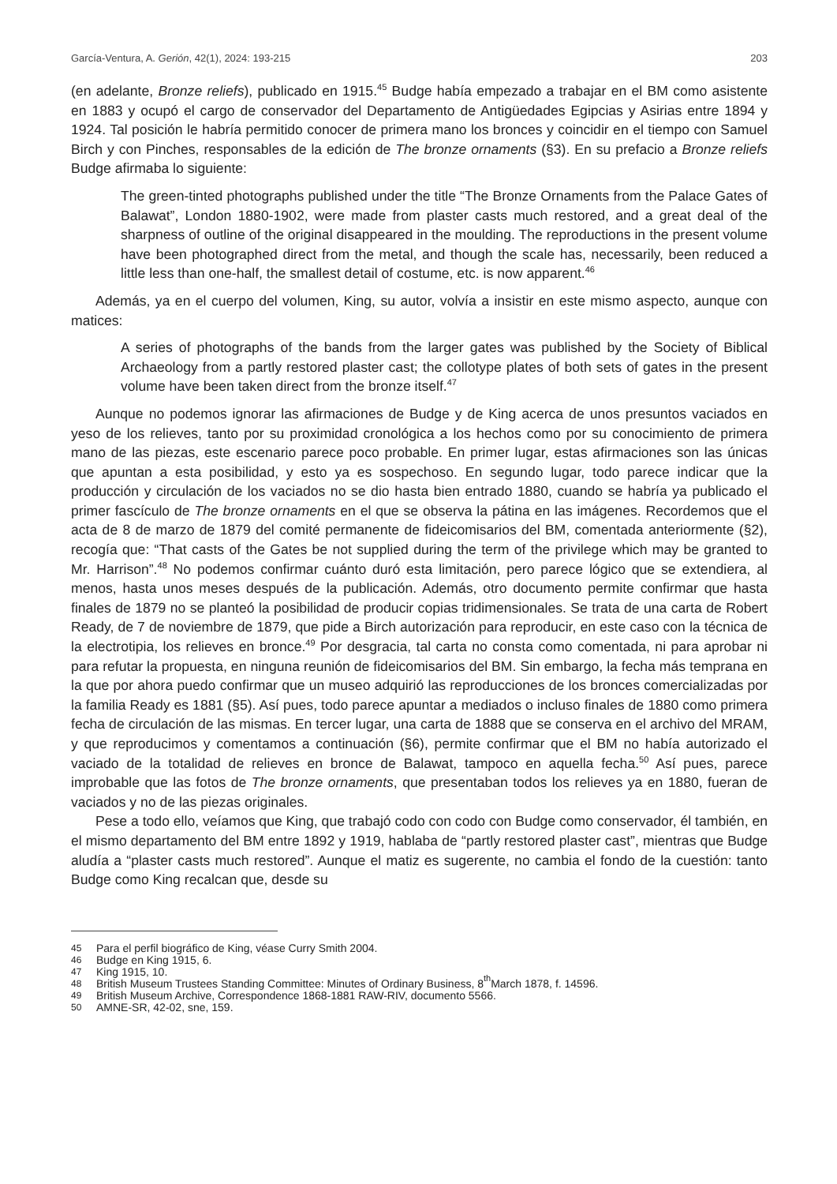García-Ventura, A. Gerión, 42(1), 2024: 193-215
203
(en adelante, Bronze reliefs), publicado en 1915.<sup>45</sup> Budge había empezado a trabajar en el BM como asistente en 1883 y ocupó el cargo de conservador del Departamento de Antigüedades Egipcias y Asirias entre 1894 y 1924. Tal posición le habría permitido conocer de primera mano los bronces y coincidir en el tiempo con Samuel Birch y con Pinches, responsables de la edición de The bronze ornaments (§3). En su prefacio a Bronze reliefs Budge afirmaba lo siguiente:
The green-tinted photographs published under the title “The Bronze Ornaments from the Palace Gates of Balawat”, London 1880-1902, were made from plaster casts much restored, and a great deal of the sharpness of outline of the original disappeared in the moulding. The reproductions in the present volume have been photographed direct from the metal, and though the scale has, necessarily, been reduced a little less than one-half, the smallest detail of costume, etc. is now apparent.<sup>46</sup>
Además, ya en el cuerpo del volumen, King, su autor, volvía a insistir en este mismo aspecto, aunque con matices:
A series of photographs of the bands from the larger gates was published by the Society of Biblical Archaeology from a partly restored plaster cast; the collotype plates of both sets of gates in the present volume have been taken direct from the bronze itself.<sup>47</sup>
Aunque no podemos ignorar las afirmaciones de Budge y de King acerca de unos presuntos vaciados en yeso de los relieves, tanto por su proximidad cronológica a los hechos como por su conocimiento de primera mano de las piezas, este escenario parece poco probable. En primer lugar, estas afirmaciones son las únicas que apuntan a esta posibilidad, y esto ya es sospechoso. En segundo lugar, todo parece indicar que la producción y circulación de los vaciados no se dio hasta bien entrado 1880, cuando se habría ya publicado el primer fascículo de The bronze ornaments en el que se observa la pátina en las imágenes. Recordemos que el acta de 8 de marzo de 1879 del comité permanente de fideicomisarios del BM, comentada anteriormente (§2), recogía que: “That casts of the Gates be not supplied during the term of the privilege which may be granted to Mr. Harrison”.<sup>48</sup> No podemos confirmar cuánto duró esta limitación, pero parece lógico que se extendiera, al menos, hasta unos meses después de la publicación. Además, otro documento permite confirmar que hasta finales de 1879 no se planteó la posibilidad de producir copias tridimensionales. Se trata de una carta de Robert Ready, de 7 de noviembre de 1879, que pide a Birch autorización para reproducir, en este caso con la técnica de la electrotipia, los relieves en bronce.<sup>49</sup> Por desgracia, tal carta no consta como comentada, ni para aprobar ni para refutar la propuesta, en ninguna reunión de fideicomisarios del BM. Sin embargo, la fecha más temprana en la que por ahora puedo confirmar que un museo adquirió las reproducciones de los bronces comercializadas por la familia Ready es 1881 (§5). Así pues, todo parece apuntar a mediados o incluso finales de 1880 como primera fecha de circulación de las mismas. En tercer lugar, una carta de 1888 que se conserva en el archivo del MRAM, y que reproducimos y comentamos a continuación (§6), permite confirmar que el BM no había autorizado el vaciado de la totalidad de relieves en bronce de Balawat, tampoco en aquella fecha.<sup>50</sup> Así pues, parece improbable que las fotos de The bronze ornaments, que presentaban todos los relieves ya en 1880, fueran de vaciados y no de las piezas originales.
Pese a todo ello, veíamos que King, que trabajó codo con codo con Budge como conservador, él también, en el mismo departamento del BM entre 1892 y 1919, hablaba de “partly restored plaster cast”, mientras que Budge aludía a “plaster casts much restored”. Aunque el matiz es sugerente, no cambia el fondo de la cuestión: tanto Budge como King recalcan que, desde su
45 Para el perfil biográfico de King, véase Curry Smith 2004.
46 Budge en King 1915, 6.
47 King 1915, 10.
48 British Museum Trustees Standing Committee: Minutes of Ordinary Business, 8<sup>th</sup> March 1878, f. 14596.
49 British Museum Archive, Correspondence 1868-1881 RAW-RIV, documento 5566.
50 AMNE-SR, 42-02, sne, 159.